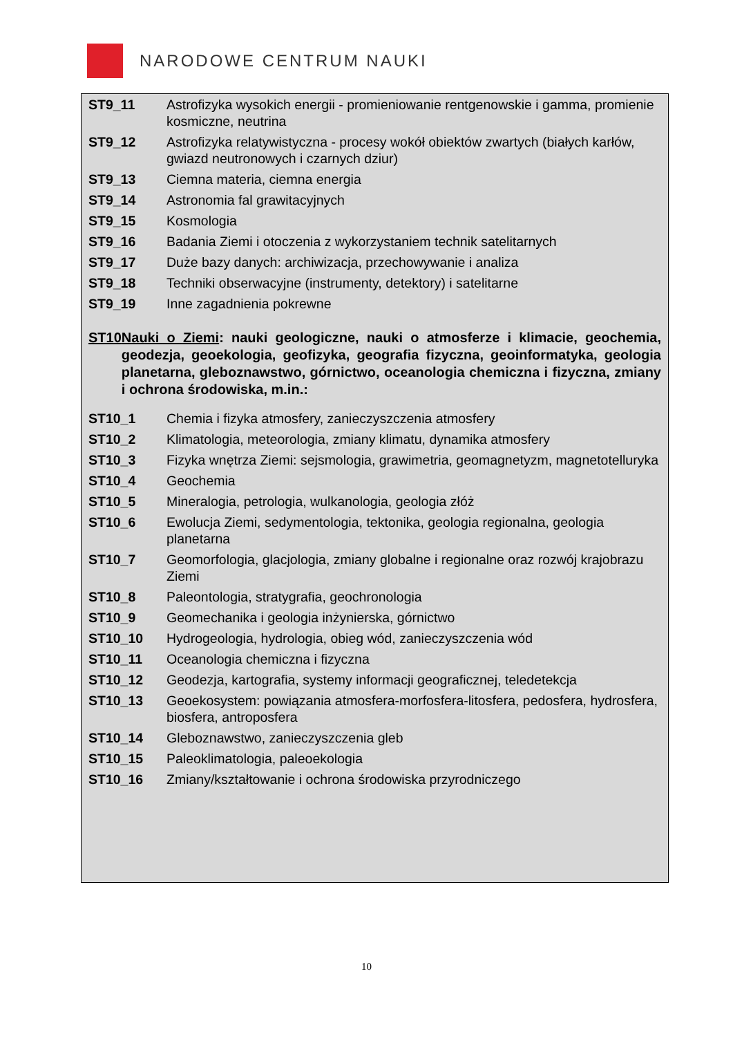NARODOWE CENTRUM NAUKI
| ST9_11 | Astrofizyka wysokich energii - promieniowanie rentgenowskie i gamma, promienie kosmiczne, neutrina |
| ST9_12 | Astrofizyka relatywistyczna - procesy wokół obiektów zwartych (białych karłów, gwiazd neutronowych i czarnych dziur) |
| ST9_13 | Ciemna materia, ciemna energia |
| ST9_14 | Astronomia fal grawitacyjnych |
| ST9_15 | Kosmologia |
| ST9_16 | Badania Ziemi i otoczenia z wykorzystaniem technik satelitarnych |
| ST9_17 | Duże bazy danych: archiwizacja, przechowywanie i analiza |
| ST9_18 | Techniki obserwacyjne (instrumenty, detektory) i satelitarne |
| ST9_19 | Inne zagadnienia pokrewne |
ST10 Nauki o Ziemi: nauki geologiczne, nauki o atmosferze i klimacie, geochemia, geodezja, geoekologia, geofizyka, geografia fizyczna, geoinformatyka, geologia planetarna, gleboznawstwo, górnictwo, oceanologia chemiczna i fizyczna, zmiany i ochrona środowiska, m.in.:
| ST10_1 | Chemia i fizyka atmosfery, zanieczyszczenia atmosfery |
| ST10_2 | Klimatologia, meteorologia, zmiany klimatu, dynamika atmosfery |
| ST10_3 | Fizyka wnętrza Ziemi: sejsmologia, grawimetria, geomagnetyzm, magnetotelluryka |
| ST10_4 | Geochemia |
| ST10_5 | Mineralogia, petrologia, wulkanologia, geologia złóż |
| ST10_6 | Ewolucja Ziemi, sedymentologia, tektonika, geologia regionalna, geologia planetarna |
| ST10_7 | Geomorfologia, glacjologia, zmiany globalne i regionalne oraz rozwój krajobrazu Ziemi |
| ST10_8 | Paleontologia, stratygrafia, geochronologia |
| ST10_9 | Geomechanika i geologia inżynierska, górnictwo |
| ST10_10 | Hydrogeologia, hydrologia, obieg wód, zanieczyszczenia wód |
| ST10_11 | Oceanologia chemiczna i fizyczna |
| ST10_12 | Geodezja, kartografia, systemy informacji geograficznej, teledetekcja |
| ST10_13 | Geoekosystem: powiązania atmosfera-morfosfera-litosfera, pedosfera, hydrosfera, biosfera, antroposfera |
| ST10_14 | Gleboznawstwo, zanieczyszczenia gleb |
| ST10_15 | Paleoklimatologia, paleoekologia |
| ST10_16 | Zmiany/kształtowanie i ochrona środowiska przyrodniczego |
10